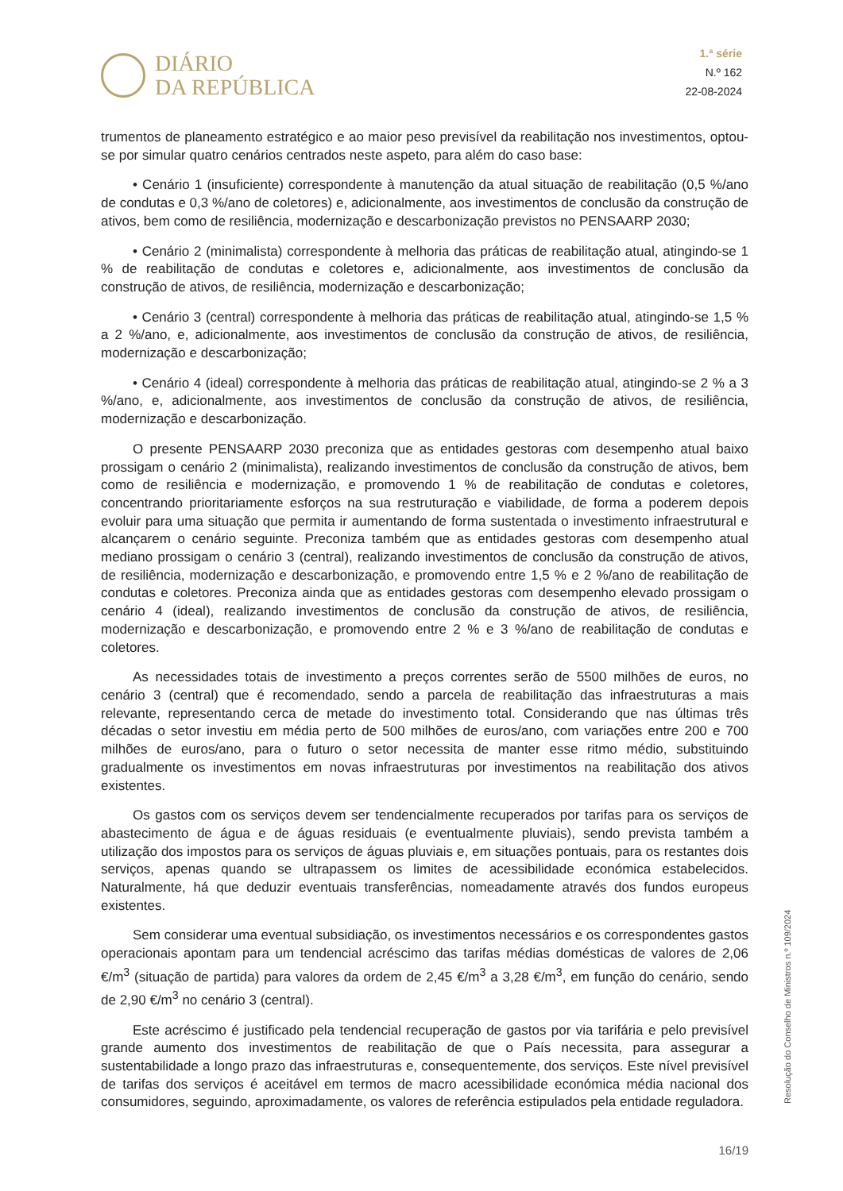DIÁRIO
DA REPÚBLICA
1.ª série
N.º 162
22-08-2024
trumentos de planeamento estratégico e ao maior peso previsível da reabilitação nos investimentos, optou-se por simular quatro cenários centrados neste aspeto, para além do caso base:
• Cenário 1 (insuficiente) correspondente à manutenção da atual situação de reabilitação (0,5 %/ano de condutas e 0,3 %/ano de coletores) e, adicionalmente, aos investimentos de conclusão da construção de ativos, bem como de resiliência, modernização e descarbonização previstos no PENSAARP 2030;
• Cenário 2 (minimalista) correspondente à melhoria das práticas de reabilitação atual, atingindo-se 1 % de reabilitação de condutas e coletores e, adicionalmente, aos investimentos de conclusão da construção de ativos, de resiliência, modernização e descarbonização;
• Cenário 3 (central) correspondente à melhoria das práticas de reabilitação atual, atingindo-se 1,5 % a 2 %/ano, e, adicionalmente, aos investimentos de conclusão da construção de ativos, de resiliência, modernização e descarbonização;
• Cenário 4 (ideal) correspondente à melhoria das práticas de reabilitação atual, atingindo-se 2 % a 3 %/ano, e, adicionalmente, aos investimentos de conclusão da construção de ativos, de resiliência, modernização e descarbonização.
O presente PENSAARP 2030 preconiza que as entidades gestoras com desempenho atual baixo prossigam o cenário 2 (minimalista), realizando investimentos de conclusão da construção de ativos, bem como de resiliência e modernização, e promovendo 1 % de reabilitação de condutas e coletores, concentrando prioritariamente esforços na sua restruturação e viabilidade, de forma a poderem depois evoluir para uma situação que permita ir aumentando de forma sustentada o investimento infraestrutural e alcançarem o cenário seguinte. Preconiza também que as entidades gestoras com desempenho atual mediano prossigam o cenário 3 (central), realizando investimentos de conclusão da construção de ativos, de resiliência, modernização e descarbonização, e promovendo entre 1,5 % e 2 %/ano de reabilitação de condutas e coletores. Preconiza ainda que as entidades gestoras com desempenho elevado prossigam o cenário 4 (ideal), realizando investimentos de conclusão da construção de ativos, de resiliência, modernização e descarbonização, e promovendo entre 2 % e 3 %/ano de reabilitação de condutas e coletores.
As necessidades totais de investimento a preços correntes serão de 5500 milhões de euros, no cenário 3 (central) que é recomendado, sendo a parcela de reabilitação das infraestruturas a mais relevante, representando cerca de metade do investimento total. Considerando que nas últimas três décadas o setor investiu em média perto de 500 milhões de euros/ano, com variações entre 200 e 700 milhões de euros/ano, para o futuro o setor necessita de manter esse ritmo médio, substituindo gradualmente os investimentos em novas infraestruturas por investimentos na reabilitação dos ativos existentes.
Os gastos com os serviços devem ser tendencialmente recuperados por tarifas para os serviços de abastecimento de água e de águas residuais (e eventualmente pluviais), sendo prevista também a utilização dos impostos para os serviços de águas pluviais e, em situações pontuais, para os restantes dois serviços, apenas quando se ultrapassem os limites de acessibilidade económica estabelecidos. Naturalmente, há que deduzir eventuais transferências, nomeadamente através dos fundos europeus existentes.
Sem considerar uma eventual subsidiação, os investimentos necessários e os correspondentes gastos operacionais apontam para um tendencial acréscimo das tarifas médias domésticas de valores de 2,06 €/m<sup>3</sup> (situação de partida) para valores da ordem de 2,45 €/m<sup>3</sup> a 3,28 €/m<sup>3</sup>, em função do cenário, sendo de 2,90 €/m<sup>3</sup> no cenário 3 (central).
Este acréscimo é justificado pela tendencial recuperação de gastos por via tarifária e pelo previsível grande aumento dos investimentos de reabilitação de que o País necessita, para assegurar a sustentabilidade a longo prazo das infraestruturas e, consequentemente, dos serviços. Este nível previsível de tarifas dos serviços é aceitável em termos de macro acessibilidade económica média nacional dos consumidores, seguindo, aproximadamente, os valores de referência estipulados pela entidade reguladora.
Resolução do Conselho de Ministros n.º 109/2024
16/19